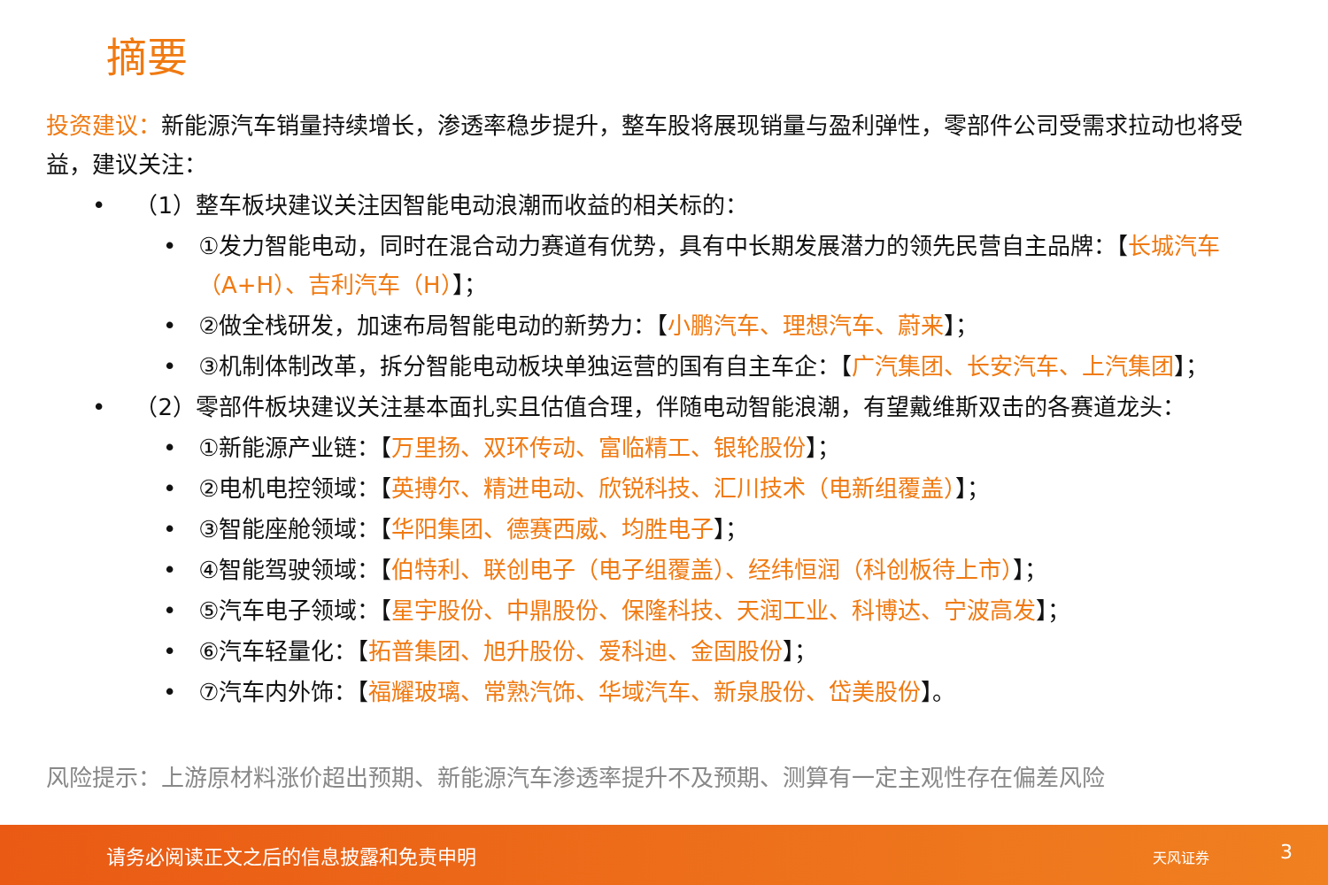摘要
投资建议：新能源汽车销量持续增长，渗透率稳步提升，整车股将展现销量与盈利弹性，零部件公司受需求拉动也将受益，建议关注：
• （1）整车板块建议关注因智能电动浪潮而收益的相关标的：
• ①发力智能电动，同时在混合动力赛道有优势，具有中长期发展潜力的领先民营自主品牌：【长城汽车（A+H）、吉利汽车（H）】；
• ②做全栈研发，加速布局智能电动的新势力：【小鹏汽车、理想汽车、蔚来】；
• ③机制体制改革，拆分智能电动板块单独运营的国有自主车企：【广汽集团、长安汽车、上汽集团】；
• （2）零部件板块建议关注基本面扎实且估值合理，伴随电动智能浪潮，有望戴维斯双击的各赛道龙头：
• ①新能源产业链：【万里扬、双环传动、富临精工、银轮股份】；
• ②电机电控领域：【英搏尔、精进电动、欣锐科技、汇川技术（电新组覆盖）】；
• ③智能座舱领域：【华阳集团、德赛西威、均胜电子】；
• ④智能驾驶领域：【伯特利、联创电子（电子组覆盖）、经纬恒润（科创板待上市）】；
• ⑤汽车电子领域：【星宇股份、中鼎股份、保隆科技、天润工业、科博达、宁波高发】；
• ⑥汽车轻量化：【拓普集团、旭升股份、爱科迪、金固股份】；
• ⑦汽车内外饰：【福耀玻璃、常熟汽饰、华域汽车、新泉股份、岱美股份】。
风险提示：上游原材料涨价超出预期、新能源汽车渗透率提升不及预期、测算有一定主观性存在偏差风险
请务必阅读正文之后的信息披露和免责申明 天风证券 3